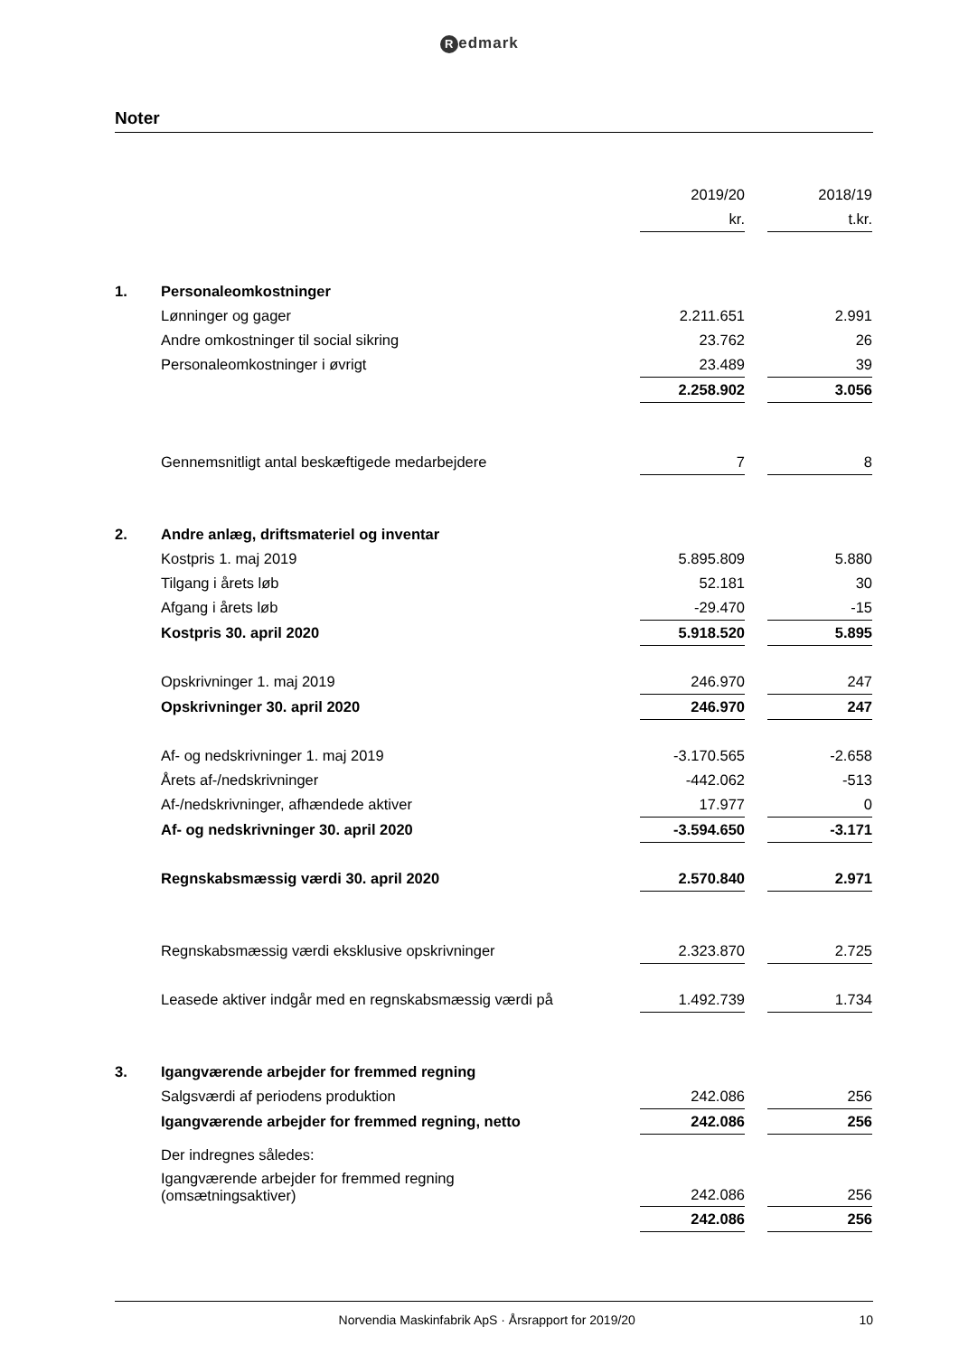Redmark
Noter
| | | 2019/20 | | 2018/19 |
| | | kr. | | t.kr. |
| 1. | Personaleomkostninger | | | |
| | Lønninger og gager | 2.211.651 | | 2.991 |
| | Andre omkostninger til social sikring | 23.762 | | 26 |
| | Personaleomkostninger i øvrigt | 23.489 | | 39 |
| | | 2.258.902 | | 3.056 |
| | Gennemsnitligt antal beskæftigede medarbejdere | 7 | | 8 |
| 2. | Andre anlæg, driftsmateriel og inventar | | | |
| | Kostpris 1. maj 2019 | 5.895.809 | | 5.880 |
| | Tilgang i årets løb | 52.181 | | 30 |
| | Afgang i årets løb | -29.470 | | -15 |
| | Kostpris 30. april 2020 | 5.918.520 | | 5.895 |
| | Opskrivninger 1. maj 2019 | 246.970 | | 247 |
| | Opskrivninger 30. april 2020 | 246.970 | | 247 |
| | Af- og nedskrivninger 1. maj 2019 | -3.170.565 | | -2.658 |
| | Årets af-/nedskrivninger | -442.062 | | -513 |
| | Af-/nedskrivninger, afhændede aktiver | 17.977 | | 0 |
| | Af- og nedskrivninger 30. april 2020 | -3.594.650 | | -3.171 |
| | Regnskabsmæssig værdi 30. april 2020 | 2.570.840 | | 2.971 |
| | Regnskabsmæssig værdi eksklusive opskrivninger | 2.323.870 | | 2.725 |
| | Leasede aktiver indgår med en regnskabsmæssig værdi på | 1.492.739 | | 1.734 |
| 3. | Igangværende arbejder for fremmed regning | | | |
| | Salgsværdi af periodens produktion | 242.086 | | 256 |
| | Igangværende arbejder for fremmed regning, netto | 242.086 | | 256 |
| | Der indregnes således: | | | |
| | Igangværende arbejder for fremmed regning (omsætningsaktiver) | 242.086 | | 256 |
| | | 242.086 | | 256 |
Norvendia Maskinfabrik ApS · Årsrapport for 2019/20 10